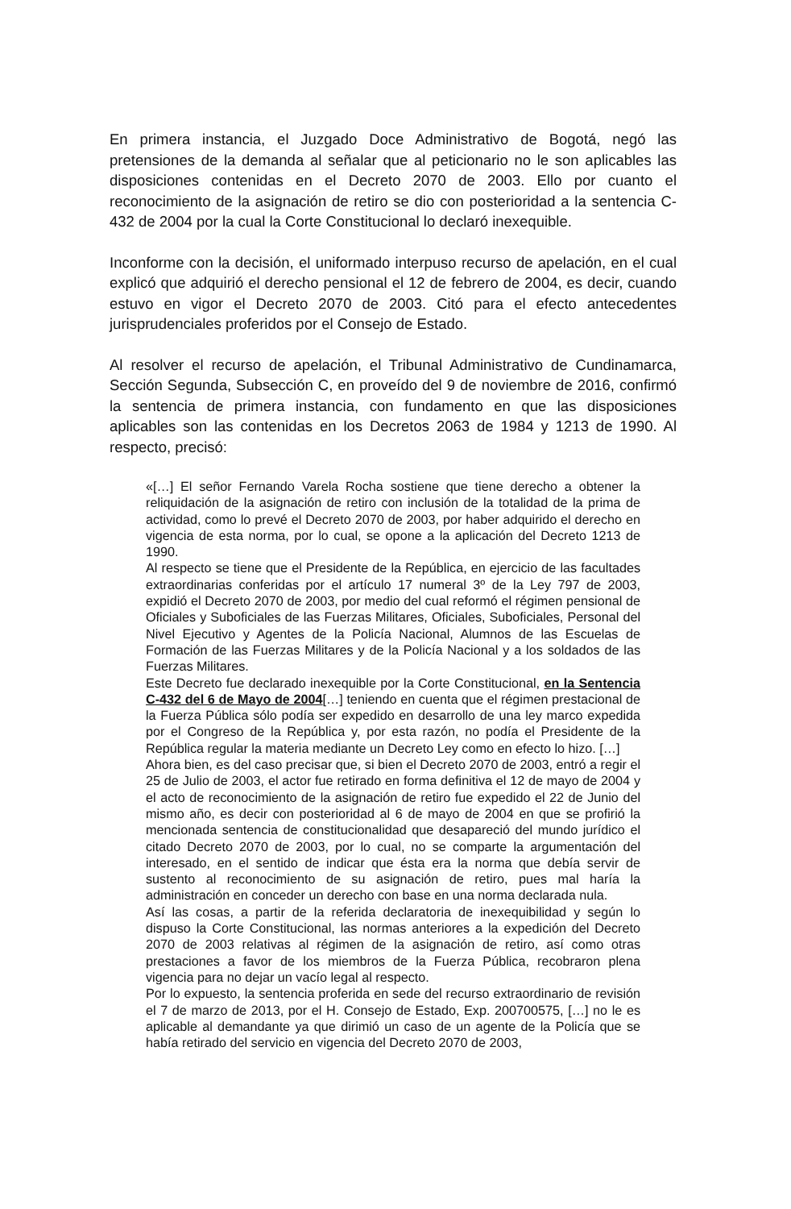En primera instancia, el Juzgado Doce Administrativo de Bogotá, negó las pretensiones de la demanda al señalar que al peticionario no le son aplicables las disposiciones contenidas en el Decreto 2070 de 2003. Ello por cuanto el reconocimiento de la asignación de retiro se dio con posterioridad a la sentencia C-432 de 2004 por la cual la Corte Constitucional lo declaró inexequible.
Inconforme con la decisión, el uniformado interpuso recurso de apelación, en el cual explicó que adquirió el derecho pensional el 12 de febrero de 2004, es decir, cuando estuvo en vigor el Decreto 2070 de 2003. Citó para el efecto antecedentes jurisprudenciales proferidos por el Consejo de Estado.
Al resolver el recurso de apelación, el Tribunal Administrativo de Cundinamarca, Sección Segunda, Subsección C, en proveído del 9 de noviembre de 2016, confirmó la sentencia de primera instancia, con fundamento en que las disposiciones aplicables son las contenidas en los Decretos 2063 de 1984 y 1213 de 1990. Al respecto, precisó:
«[…] El señor Fernando Varela Rocha sostiene que tiene derecho a obtener la reliquidación de la asignación de retiro con inclusión de la totalidad de la prima de actividad, como lo prevé el Decreto 2070 de 2003, por haber adquirido el derecho en vigencia de esta norma, por lo cual, se opone a la aplicación del Decreto 1213 de 1990.
Al respecto se tiene que el Presidente de la República, en ejercicio de las facultades extraordinarias conferidas por el artículo 17 numeral 3º de la Ley 797 de 2003, expidió el Decreto 2070 de 2003, por medio del cual reformó el régimen pensional de Oficiales y Suboficiales de las Fuerzas Militares, Oficiales, Suboficiales, Personal del Nivel Ejecutivo y Agentes de la Policía Nacional, Alumnos de las Escuelas de Formación de las Fuerzas Militares y de la Policía Nacional y a los soldados de las Fuerzas Militares.
Este Decreto fue declarado inexequible por la Corte Constitucional, en la Sentencia C-432 del 6 de Mayo de 2004[…] teniendo en cuenta que el régimen prestacional de la Fuerza Pública sólo podía ser expedido en desarrollo de una ley marco expedida por el Congreso de la República y, por esta razón, no podía el Presidente de la República regular la materia mediante un Decreto Ley como en efecto lo hizo. […]
Ahora bien, es del caso precisar que, si bien el Decreto 2070 de 2003, entró a regir el 25 de Julio de 2003, el actor fue retirado en forma definitiva el 12 de mayo de 2004 y el acto de reconocimiento de la asignación de retiro fue expedido el 22 de Junio del mismo año, es decir con posterioridad al 6 de mayo de 2004 en que se profirió la mencionada sentencia de constitucionalidad que desapareció del mundo jurídico el citado Decreto 2070 de 2003, por lo cual, no se comparte la argumentación del interesado, en el sentido de indicar que ésta era la norma que debía servir de sustento al reconocimiento de su asignación de retiro, pues mal haría la administración en conceder un derecho con base en una norma declarada nula.
Así las cosas, a partir de la referida declaratoria de inexequibilidad y según lo dispuso la Corte Constitucional, las normas anteriores a la expedición del Decreto 2070 de 2003 relativas al régimen de la asignación de retiro, así como otras prestaciones a favor de los miembros de la Fuerza Pública, recobraron plena vigencia para no dejar un vacío legal al respecto.
Por lo expuesto, la sentencia proferida en sede del recurso extraordinario de revisión el 7 de marzo de 2013, por el H. Consejo de Estado, Exp. 200700575, […] no le es aplicable al demandante ya que dirimió un caso de un agente de la Policía que se había retirado del servicio en vigencia del Decreto 2070 de 2003,